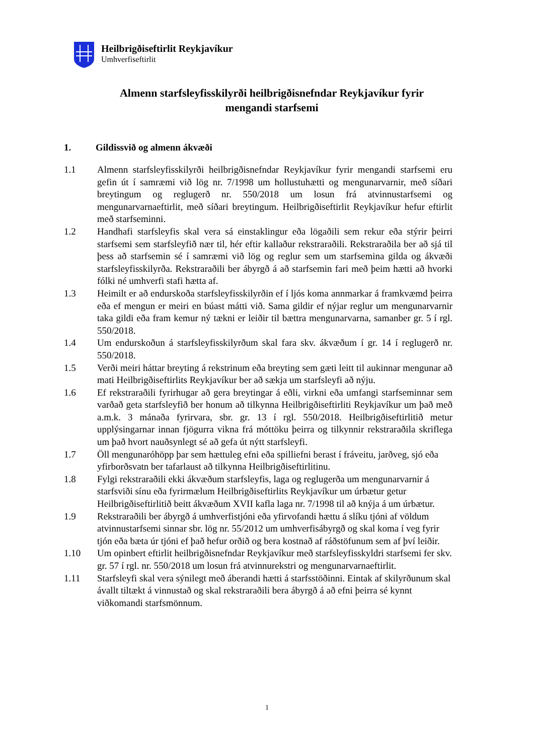Heilbrigðiseftirlit Reykjavíkur
Umhverfiseftirlit
Almenn starfsleyfisskilyrði heilbrigðisnefndar Reykjavíkur fyrir
mengandi starfsemi
1. Gildissvið og almenn ákvæði
1.1 Almenn starfsleyfisskilyrði heilbrigðisnefndar Reykjavíkur fyrir mengandi starfsemi eru gefin út í samræmi við lög nr. 7/1998 um hollustuhætti og mengunarvarnir, með síðari breytingum og reglugerð nr. 550/2018 um losun frá atvinnustarfsemi og mengunarvarnaeftirlit, með síðari breytingum. Heilbrigðiseftirlit Reykjavíkur hefur eftirlit með starfseminni.
1.2 Handhafi starfsleyfis skal vera sá einstaklingur eða lögaðili sem rekur eða stýrir þeirri starfsemi sem starfsleyfið nær til, hér eftir kallaður rekstraraðili. Rekstraraðila ber að sjá til þess að starfsemin sé í samræmi við lög og reglur sem um starfsemina gilda og ákvæði starfsleyfisskilyrða. Rekstraraðili ber ábyrgð á að starfsemin fari með þeim hætti að hvorki fólki né umhverfi stafi hætta af.
1.3 Heimilt er að endurskoða starfsleyfisskilyrðin ef í ljós koma annmarkar á framkvæmd þeirra eða ef mengun er meiri en búast mátti við. Sama gildir ef nýjar reglur um mengunarvarnir taka gildi eða fram kemur ný tækni er leiðir til bættra mengunarvarna, samanber gr. 5 í rgl. 550/2018.
1.4 Um endurskoðun á starfsleyfisskilyrðum skal fara skv. ákvæðum í gr. 14 í reglugerð nr. 550/2018.
1.5 Verði meiri háttar breyting á rekstrinum eða breyting sem gæti leitt til aukinnar mengunar að mati Heilbrigðiseftirlits Reykjavíkur ber að sækja um starfsleyfi að nýju.
1.6 Ef rekstraraðili fyrirhugar að gera breytingar á eðli, virkni eða umfangi starfseminnar sem varðað geta starfsleyfið ber honum að tilkynna Heilbrigðiseftirliti Reykjavíkur um það með a.m.k. 3 mánaða fyrirvara, sbr. gr. 13 í rgl. 550/2018. Heilbrigðiseftirlitið metur upplýsingarnar innan fjögurra vikna frá móttöku þeirra og tilkynnir rekstraraðila skriflega um það hvort nauðsynlegt sé að gefa út nýtt starfsleyfi.
1.7 Öll mengunaróhöpp þar sem hættuleg efni eða spilliefni berast í fráveitu, jarðveg, sjó eða yfirborðsvatn ber tafarlaust að tilkynna Heilbrigðiseftirlitinu.
1.8 Fylgi rekstraraðili ekki ákvæðum starfsleyfis, laga og reglugerða um mengunarvarnir á starfsviði sínu eða fyrirmælum Heilbrigðiseftirlits Reykjavíkur um úrbætur getur Heilbrigðiseftirlitið beitt ákvæðum XVII kafla laga nr. 7/1998 til að knýja á um úrbætur.
1.9 Rekstraraðili ber ábyrgð á umhverfistjóni eða yfirvofandi hættu á slíku tjóni af völdum atvinnustarfsemi sinnar sbr. lög nr. 55/2012 um umhverfisábyrgð og skal koma í veg fyrir tjón eða bæta úr tjóni ef það hefur orðið og bera kostnað af ráðstöfunum sem af því leiðir.
1.10 Um opinbert eftirlit heilbrigðisnefndar Reykjavíkur með starfsleyfisskyldri starfsemi fer skv. gr. 57 í rgl. nr. 550/2018 um losun frá atvinnurekstri og mengunarvarnaeftirlit.
1.11 Starfsleyfi skal vera sýnilegt með áberandi hætti á starfsstöðinni. Eintak af skilyrðunum skal ávallt tiltækt á vinnustað og skal rekstraraðili bera ábyrgð á að efni þeirra sé kynnt viðkomandi starfsmönnum.
1